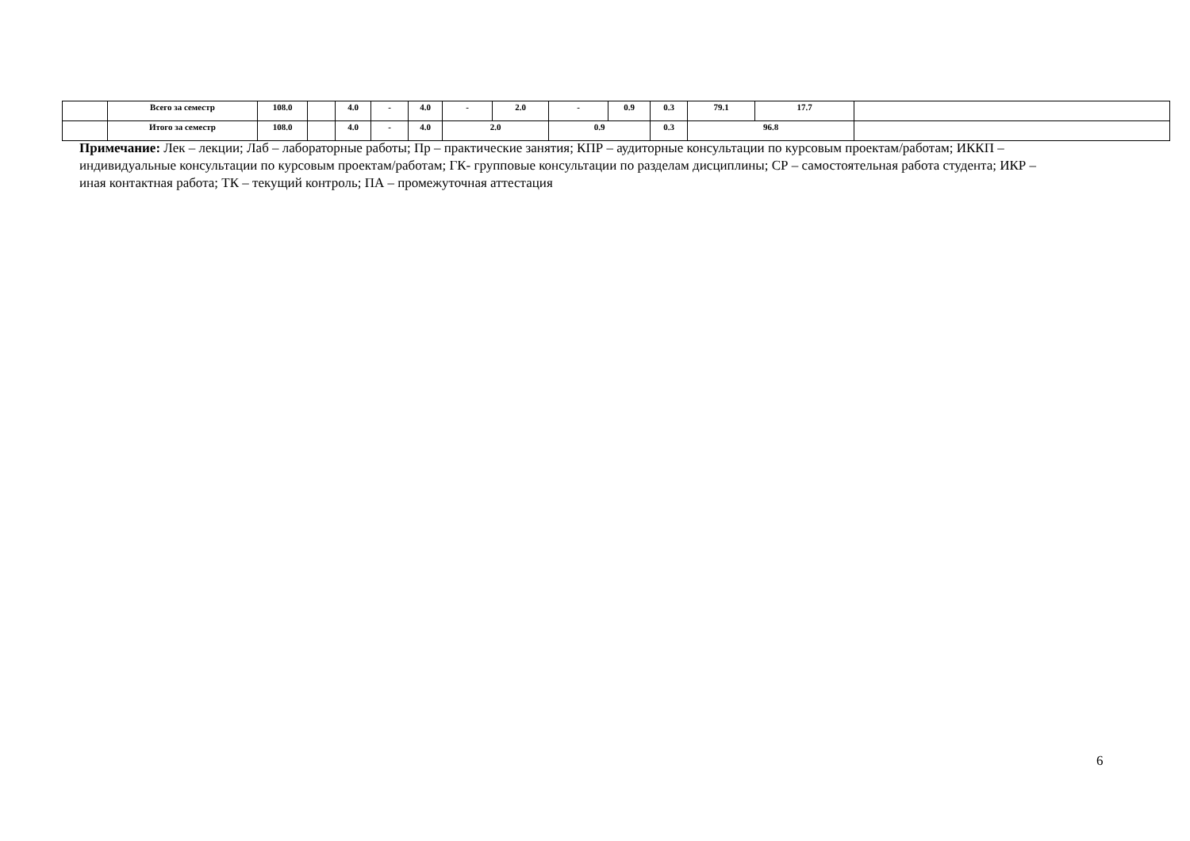| | Всего за семестр | 108.0 | | 4.0 | - | 4.0 | - | 2.0 | - | 0.9 | 0.3 | 79.1 | 17.7 | |
| | Итого за семестр | 108.0 | | 4.0 | - | 4.0 | 2.0 | | 0.9 | | 0.3 | 96.8 | | |
Примечание: Лек – лекции; Лаб – лабораторные работы; Пр – практические занятия; КПР – аудиторные консультации по курсовым проектам/работам; ИККП – индивидуальные консультации по курсовым проектам/работам; ГК- групповые консультации по разделам дисциплины; СР – самостоятельная работа студента; ИКР – иная контактная работа; ТК – текущий контроль; ПА – промежуточная аттестация
6